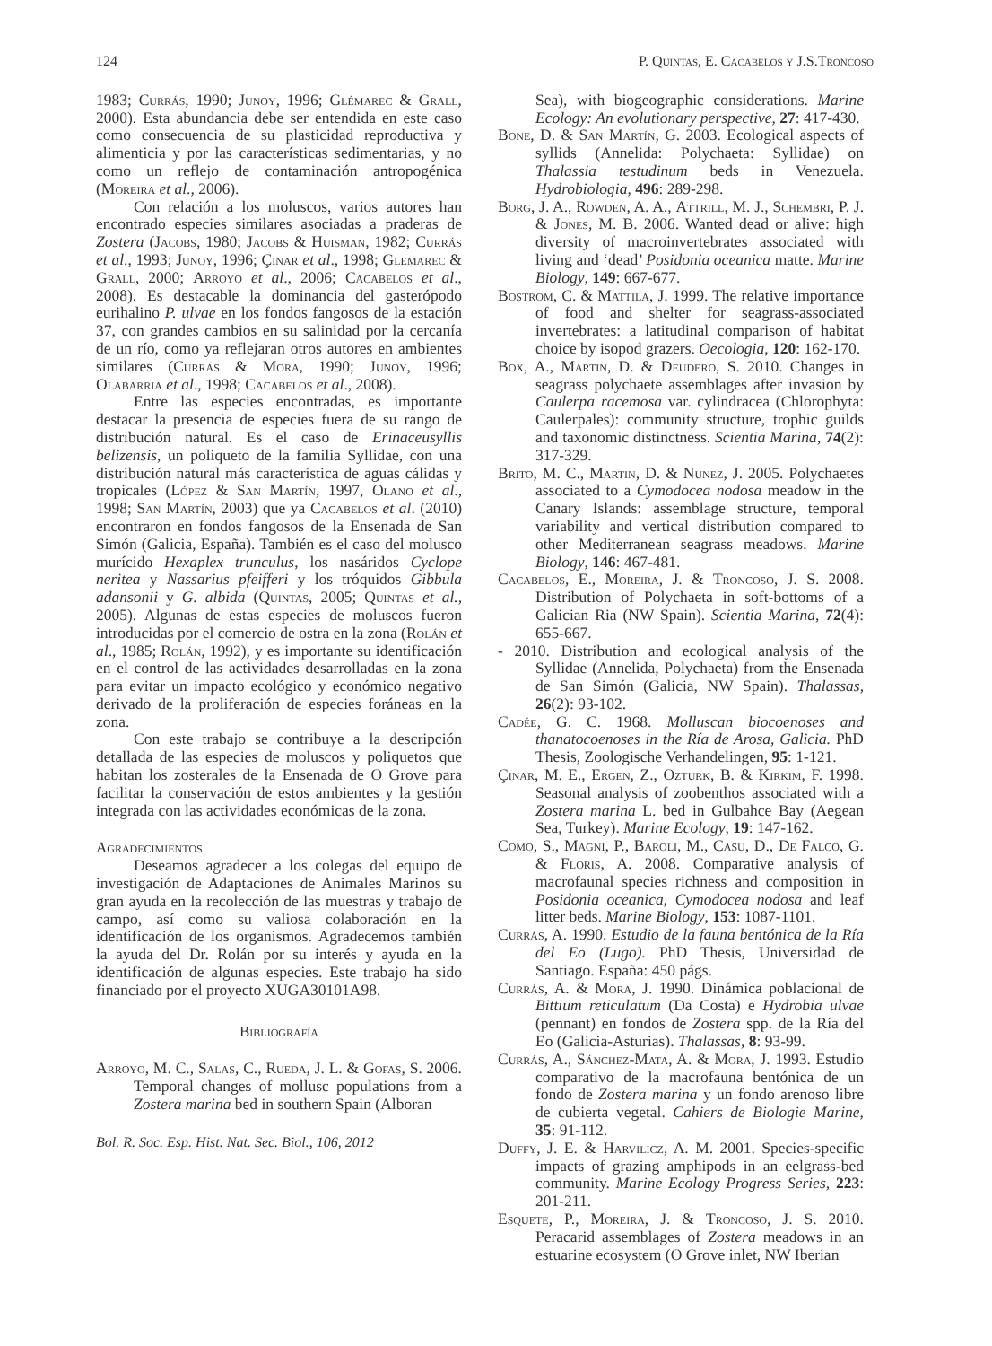124 P. Quintas, E. Cacabelos y J.S.Troncoso
1983; Currás, 1990; Junoy, 1996; Glémarec & Grall, 2000). Esta abundancia debe ser entendida en este caso como consecuencia de su plasticidad reproductiva y alimenticia y por las características sedimentarias, y no como un reflejo de contaminación antropogénica (Moreira et al., 2006).
Con relación a los moluscos, varios autores han encontrado especies similares asociadas a praderas de Zostera (Jacobs, 1980; Jacobs & Huisman, 1982; Currás et al., 1993; Junoy, 1996; Çinar et al., 1998; Glemarec & Grall, 2000; Arroyo et al., 2006; Cacabelos et al., 2008). Es destacable la dominancia del gasterópodo eurihalino P. ulvae en los fondos fangosos de la estación 37, con grandes cambios en su salinidad por la cercanía de un río, como ya reflejaran otros autores en ambientes similares (Currás & Mora, 1990; Junoy, 1996; Olabarria et al., 1998; Cacabelos et al., 2008).
Entre las especies encontradas, es importante destacar la presencia de especies fuera de su rango de distribución natural. Es el caso de Erinaceusyllis belizensis, un poliqueto de la familia Syllidae, con una distribución natural más característica de aguas cálidas y tropicales (López & San Martín, 1997, Olano et al., 1998; San Martín, 2003) que ya Cacabelos et al. (2010) encontraron en fondos fangosos de la Ensenada de San Simón (Galicia, España). También es el caso del molusco murícido Hexaplex trunculus, los nasáridos Cyclope neritea y Nassarius pfeifferi y los tróquidos Gibbula adansonii y G. albida (Quintas, 2005; Quintas et al., 2005). Algunas de estas especies de moluscos fueron introducidas por el comercio de ostra en la zona (Rolán et al., 1985; Rolán, 1992), y es importante su identificación en el control de las actividades desarrolladas en la zona para evitar un impacto ecológico y económico negativo derivado de la proliferación de especies foráneas en la zona.
Con este trabajo se contribuye a la descripción detallada de las especies de moluscos y poliquetos que habitan los zosterales de la Ensenada de O Grove para facilitar la conservación de estos ambientes y la gestión integrada con las actividades económicas de la zona.
Agradecimientos
Deseamos agradecer a los colegas del equipo de investigación de Adaptaciones de Animales Marinos su gran ayuda en la recolección de las muestras y trabajo de campo, así como su valiosa colaboración en la identificación de los organismos. Agradecemos también la ayuda del Dr. Rolán por su interés y ayuda en la identificación de algunas especies. Este trabajo ha sido financiado por el proyecto XUGA30101A98.
Bibliografía
Arroyo, M. C., Salas, C., Rueda, J. L. & Gofas, S. 2006. Temporal changes of mollusc populations from a Zostera marina bed in southern Spain (Alboran
Bol. R. Soc. Esp. Hist. Nat. Sec. Biol., 106, 2012
Sea), with biogeographic considerations. Marine Ecology: An evolutionary perspective, 27: 417-430.
Bone, D. & San Martín, G. 2003. Ecological aspects of syllids (Annelida: Polychaeta: Syllidae) on Thalassia testudinum beds in Venezuela. Hydrobiologia, 496: 289-298.
Borg, J. A., Rowden, A. A., Attrill, M. J., Schembri, P. J. & Jones, M. B. 2006. Wanted dead or alive: high diversity of macroinvertebrates associated with living and ‘dead’ Posidonia oceanica matte. Marine Biology, 149: 667-677.
Bostrom, C. & Mattila, J. 1999. The relative importance of food and shelter for seagrass-associated invertebrates: a latitudinal comparison of habitat choice by isopod grazers. Oecologia, 120: 162-170.
Box, A., Martin, D. & Deudero, S. 2010. Changes in seagrass polychaete assemblages after invasion by Caulerpa racemosa var. cylindracea (Chlorophyta: Caulerpales): community structure, trophic guilds and taxonomic distinctness. Scientia Marina, 74(2): 317-329.
Brito, M. C., Martin, D. & Nunez, J. 2005. Polychaetes associated to a Cymodocea nodosa meadow in the Canary Islands: assemblage structure, temporal variability and vertical distribution compared to other Mediterranean seagrass meadows. Marine Biology, 146: 467-481.
Cacabelos, E., Moreira, J. & Troncoso, J. S. 2008. Distribution of Polychaeta in soft-bottoms of a Galician Ria (NW Spain). Scientia Marina, 72(4): 655-667.
- 2010. Distribution and ecological analysis of the Syllidae (Annelida, Polychaeta) from the Ensenada de San Simón (Galicia, NW Spain). Thalassas, 26(2): 93-102.
Cadée, G. C. 1968. Molluscan biocoenoses and thanatocoenoses in the Ría de Arosa, Galicia. PhD Thesis, Zoologische Verhandelingen, 95: 1-121.
Çinar, M. E., Ergen, Z., Ozturk, B. & Kirkim, F. 1998. Seasonal analysis of zoobenthos associated with a Zostera marina L. bed in Gulbahce Bay (Aegean Sea, Turkey). Marine Ecology, 19: 147-162.
Como, S., Magni, P., Baroli, M., Casu, D., De Falco, G. & Floris, A. 2008. Comparative analysis of macrofaunal species richness and composition in Posidonia oceanica, Cymodocea nodosa and leaf litter beds. Marine Biology, 153: 1087-1101.
Currás, A. 1990. Estudio de la fauna bentónica de la Ría del Eo (Lugo). PhD Thesis, Universidad de Santiago. España: 450 págs.
Currás, A. & Mora, J. 1990. Dinámica poblacional de Bittium reticulatum (Da Costa) e Hydrobia ulvae (pennant) en fondos de Zostera spp. de la Ría del Eo (Galicia-Asturias). Thalassas, 8: 93-99.
Currás, A., Sánchez-Mata, A. & Mora, J. 1993. Estudio comparativo de la macrofauna bentónica de un fondo de Zostera marina y un fondo arenoso libre de cubierta vegetal. Cahiers de Biologie Marine, 35: 91-112.
Duffy, J. E. & Harvilicz, A. M. 2001. Species-specific impacts of grazing amphipods in an eelgrass-bed community. Marine Ecology Progress Series, 223: 201-211.
Esquete, P., Moreira, J. & Troncoso, J. S. 2010. Peracarid assemblages of Zostera meadows in an estuarine ecosystem (O Grove inlet, NW Iberian